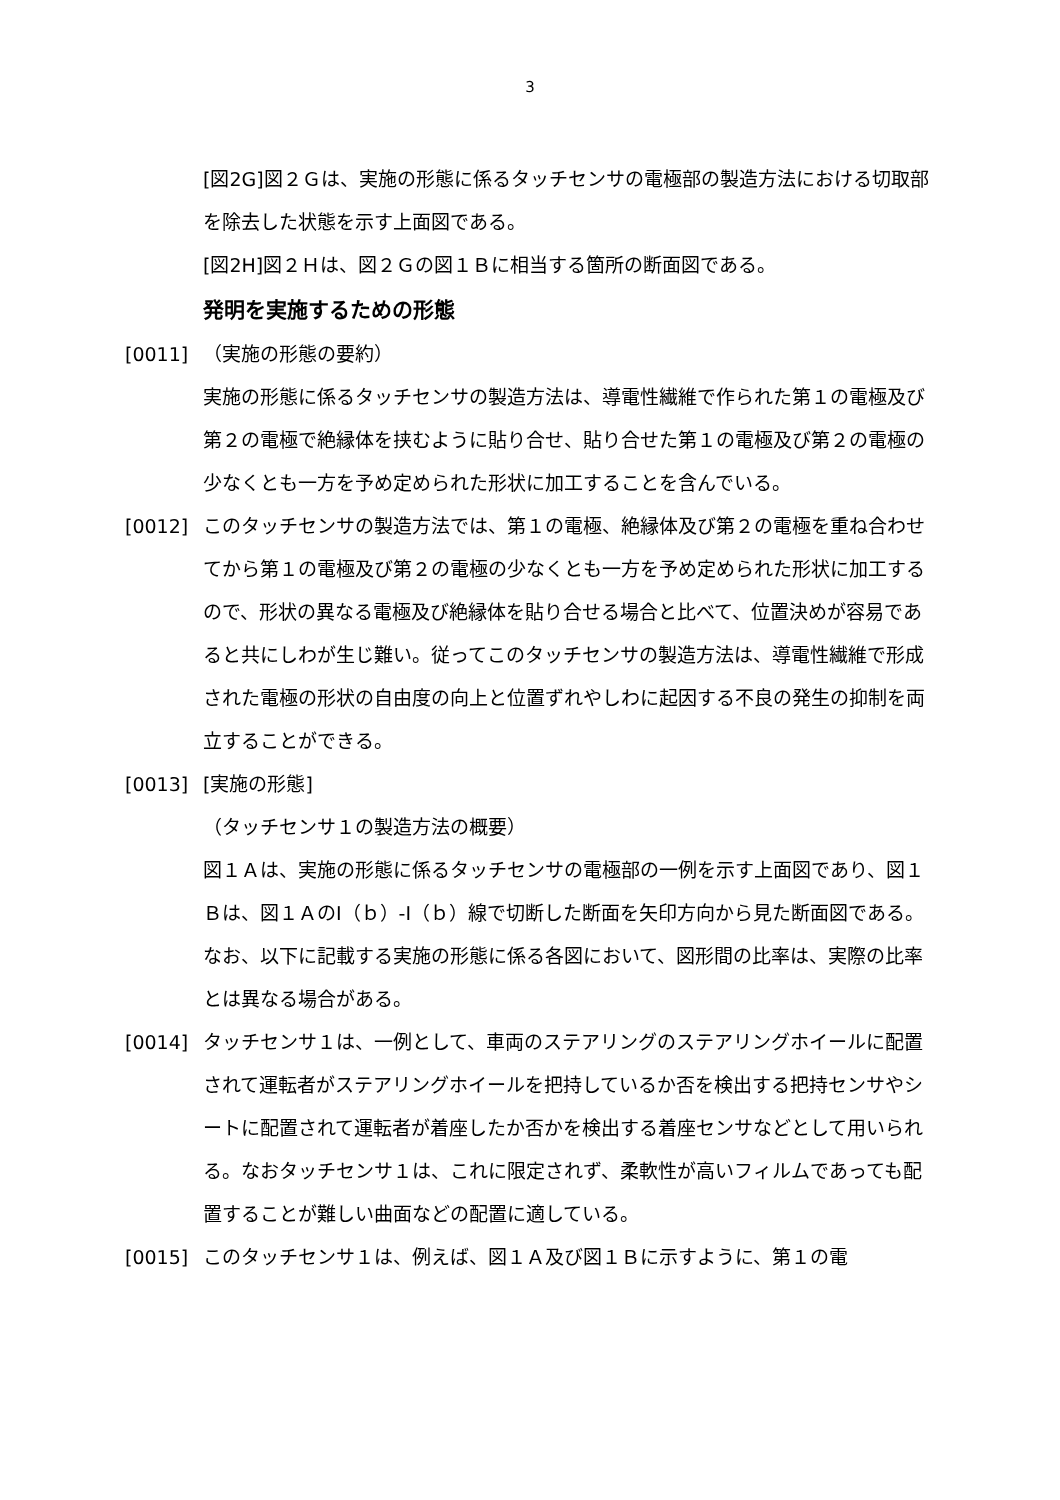3
[図2G]図２Ｇは、実施の形態に係るタッチセンサの電極部の製造方法における切取部を除去した状態を示す上面図である。
[図2H]図２Ｈは、図２Ｇの図１Ｂに相当する箇所の断面図である。
発明を実施するための形態
[0011] （実施の形態の要約）
実施の形態に係るタッチセンサの製造方法は、導電性繊維で作られた第１の電極及び第２の電極で絶縁体を挟むように貼り合せ、貼り合せた第１の電極及び第２の電極の少なくとも一方を予め定められた形状に加工することを含んでいる。
[0012] このタッチセンサの製造方法では、第１の電極、絶縁体及び第２の電極を重ね合わせてから第１の電極及び第２の電極の少なくとも一方を予め定められた形状に加工するので、形状の異なる電極及び絶縁体を貼り合せる場合と比べて、位置決めが容易であると共にしわが生じ難い。従ってこのタッチセンサの製造方法は、導電性繊維で形成された電極の形状の自由度の向上と位置ずれやしわに起因する不良の発生の抑制を両立することができる。
[0013] [実施の形態]
（タッチセンサ１の製造方法の概要）
図１Ａは、実施の形態に係るタッチセンサの電極部の一例を示す上面図であり、図１Ｂは、図１ＡのI（ｂ）-I（ｂ）線で切断した断面を矢印方向から見た断面図である。なお、以下に記載する実施の形態に係る各図において、図形間の比率は、実際の比率とは異なる場合がある。
[0014] タッチセンサ１は、一例として、車両のステアリングのステアリングホイールに配置されて運転者がステアリングホイールを把持しているか否を検出する把持センサやシートに配置されて運転者が着座したか否かを検出する着座センサなどとして用いられる。なおタッチセンサ１は、これに限定されず、柔軟性が高いフィルムであっても配置することが難しい曲面などの配置に適している。
[0015] このタッチセンサ１は、例えば、図１Ａ及び図１Ｂに示すように、第１の電